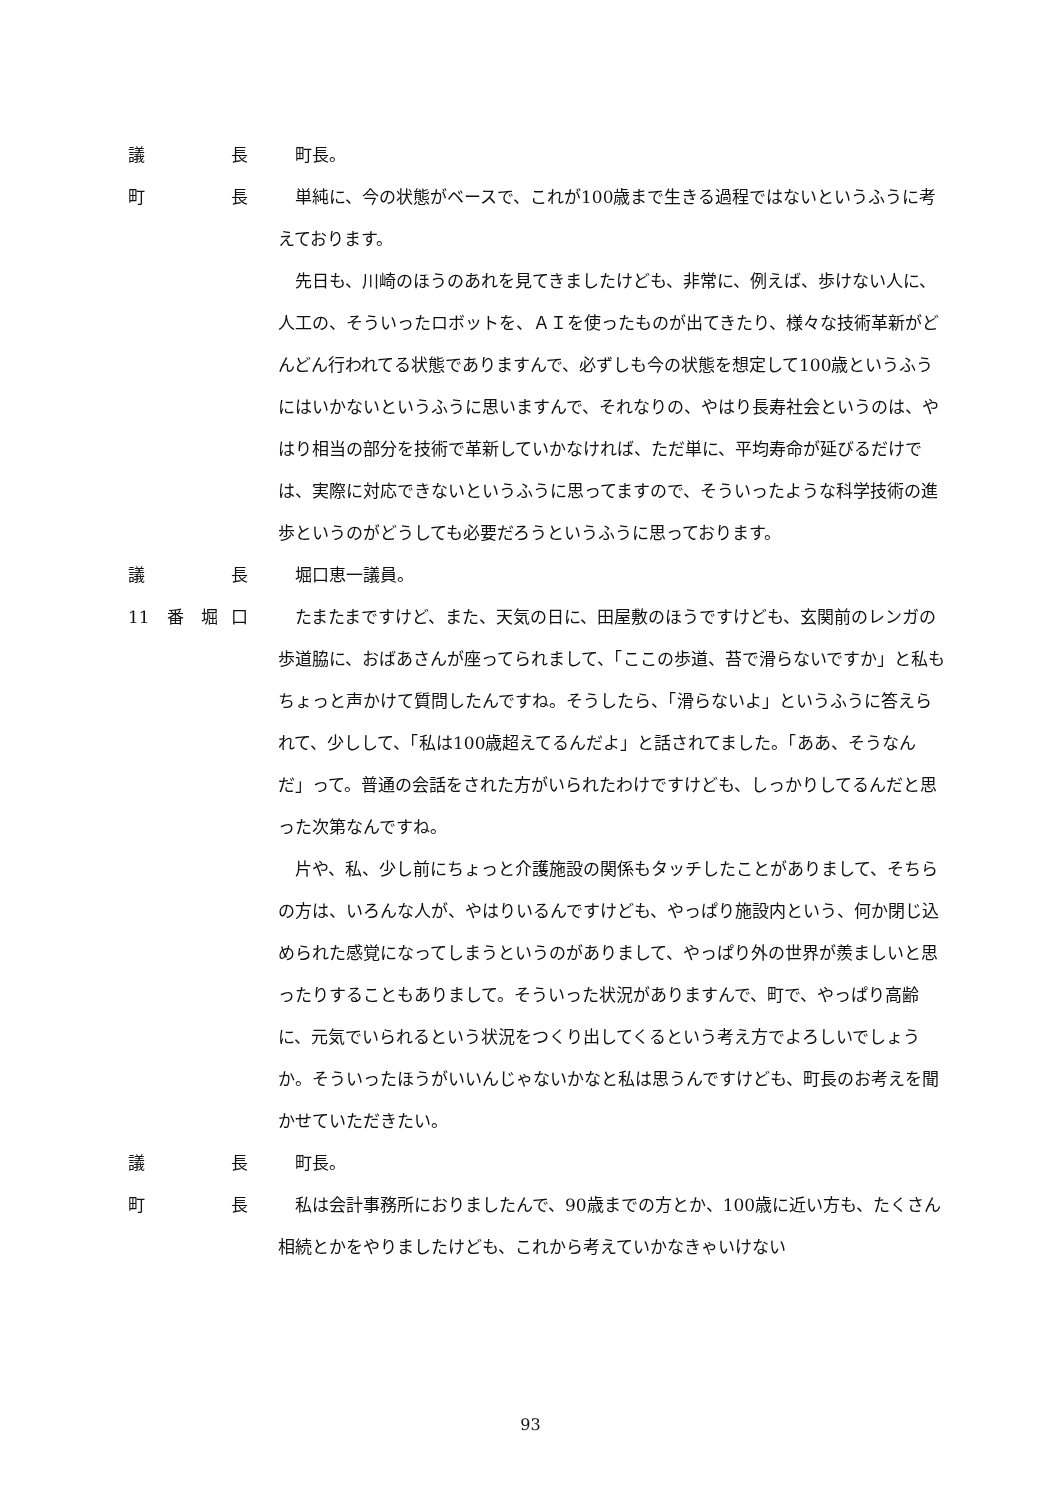議 長 町長。
町 長 単純に、今の状態がベースで、これが100歳まで生きる過程ではないというふうに考えております。
先日も、川崎のほうのあれを見てきましたけども、非常に、例えば、歩けない人に、人工の、そういったロボットを、ＡＩを使ったものが出てきたり、様々な技術革新がどんどん行われてる状態でありますんで、必ずしも今の状態を想定して100歳というふうにはいかないというふうに思いますんで、それなりの、やはり長寿社会というのは、やはり相当の部分を技術で革新していかなければ、ただ単に、平均寿命が延びるだけでは、実際に対応できないというふうに思ってますので、そういったような科学技術の進歩というのがどうしても必要だろうというふうに思っております。
議 長 堀口恵一議員。
11　番　堀 口 たまたまですけど、また、天気の日に、田屋敷のほうですけども、玄関前のレンガの歩道脇に、おばあさんが座ってられまして、「ここの歩道、苔で滑らないですか」と私もちょっと声かけて質問したんですね。そうしたら、「滑らないよ」というふうに答えられて、少しして、「私は100歳超えてるんだよ」と話されてました。「ああ、そうなんだ」って。普通の会話をされた方がいられたわけですけども、しっかりしてるんだと思った次第なんですね。
片や、私、少し前にちょっと介護施設の関係もタッチしたことがありまして、そちらの方は、いろんな人が、やはりいるんですけども、やっぱり施設内という、何か閉じ込められた感覚になってしまうというのがありまして、やっぱり外の世界が羨ましいと思ったりすることもありまして。そういった状況がありますんで、町で、やっぱり高齢に、元気でいられるという状況をつくり出してくるという考え方でよろしいでしょうか。そういったほうがいいんじゃないかなと私は思うんですけども、町長のお考えを聞かせていただきたい。
議 長 町長。
町 長 私は会計事務所におりましたんで、90歳までの方とか、100歳に近い方も、たくさん相続とかをやりましたけども、これから考えていかなきゃいけない
93